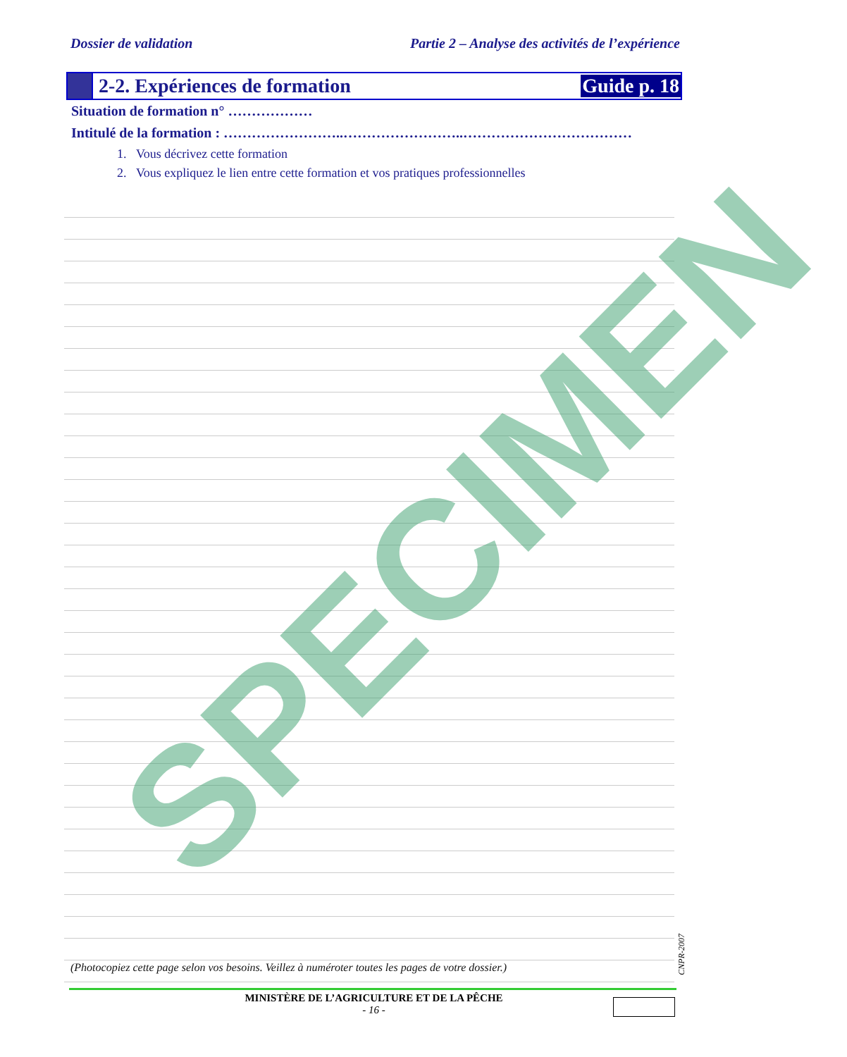Dossier de validation Partie 2 – Analyse des activités de l’expérience
2-2. Expériences de formation Guide p. 18
Situation de formation n° ………………
Intitulé de la formation : ……………………..……………………..………………………………
1. Vous décrivez cette formation
2. Vous expliquez le lien entre cette formation et vos pratiques professionnelles
SPECIMEN
(Photocopiez cette page selon vos besoins. Veillez à numéroter toutes les pages de votre dossier.)
CNPR-2007
MINISTÈRE DE L’AGRICULTURE ET DE LA PÊCHE
- 16 -